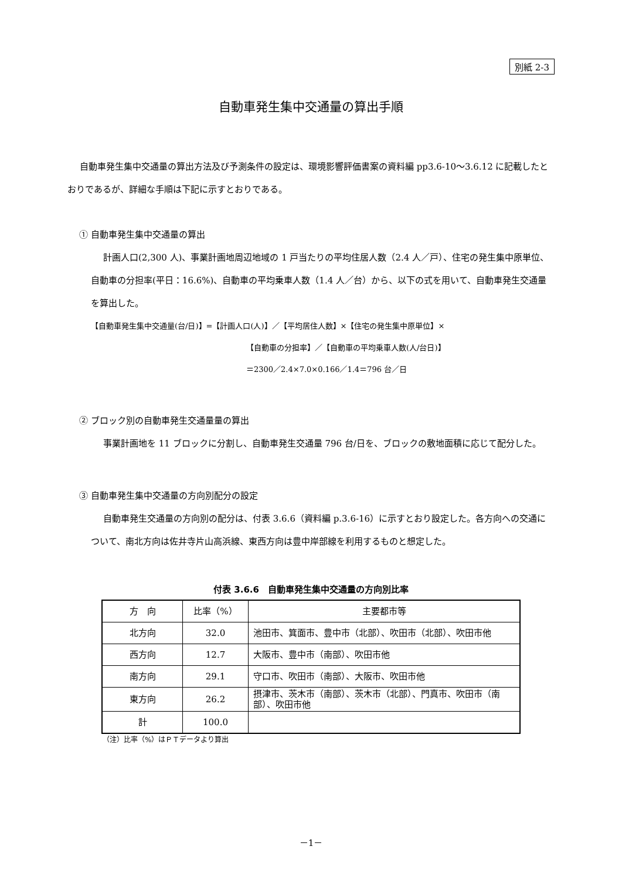別紙 2-3
自動車発生集中交通量の算出手順
自動車発生集中交通量の算出方法及び予測条件の設定は、環境影響評価書案の資料編 pp3.6-10～3.6.12 に記載したとおりであるが、詳細な手順は下記に示すとおりである。
① 自動車発生集中交通量の算出
計画人口(2,300 人)、事業計画地周辺地域の 1 戸当たりの平均住居人数（2.4 人／戸）、住宅の発生集中原単位、自動車の分担率(平日：16.6%)、自動車の平均乗車人数（1.4 人／台）から、以下の式を用いて、自動車発生交通量を算出した。
【自動車発生集中交通量(台/日)】=【計画人口(人)】／【平均居住人数】×【住宅の発生集中原単位】×
【自動車の分担率】／【自動車の平均乗車人数(人/台日)】
＝2300／2.4×7.0×0.166／1.4＝796 台／日
② ブロック別の自動車発生交通量量の算出
事業計画地を 11 ブロックに分割し、自動車発生交通量 796 台/日を、ブロックの敷地面積に応じて配分した。
③ 自動車発生集中交通量の方向別配分の設定
自動車発生交通量の方向別の配分は、付表 3.6.6（資料編 p.3.6-16）に示すとおり設定した。各方向への交通について、南北方向は佐井寺片山高浜線、東西方向は豊中岸部線を利用するものと想定した。
付表 3.6.6　自動車発生集中交通量の方向別比率
| 方 向 | 比率（%） | 主要都市等 |
| --- | --- | --- |
| 北方向 | 32.0 | 池田市、箕面市、豊中市（北部）、吹田市（北部）、吹田市他 |
| 西方向 | 12.7 | 大阪市、豊中市（南部）、吹田市他 |
| 南方向 | 29.1 | 守口市、吹田市（南部）、大阪市、吹田市他 |
| 東方向 | 26.2 | 摂津市、茨木市（南部）、茨木市（北部）、門真市、吹田市（南部）、吹田市他 |
| 計 | 100.0 | |
（注）比率（%）はＰＴデータより算出
－1－